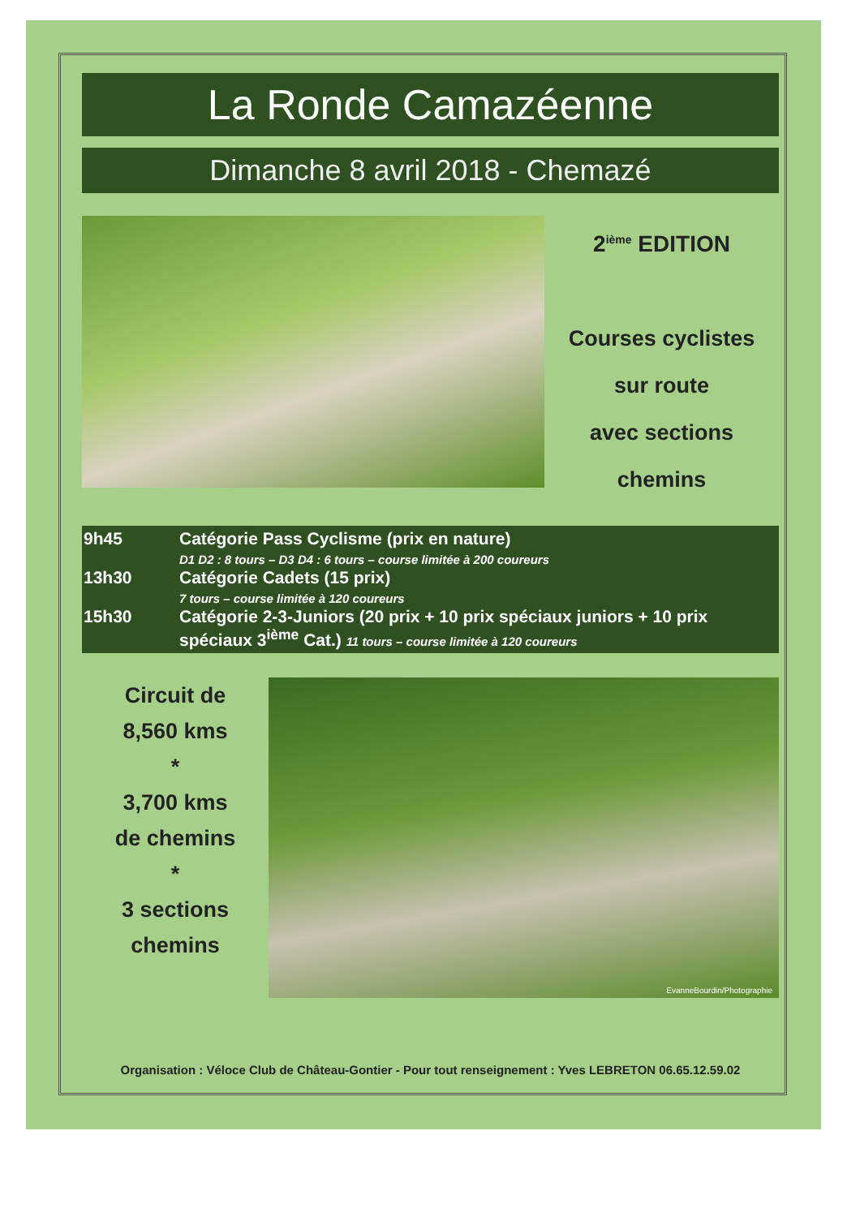La Ronde Camazéenne
Dimanche 8 avril 2018 - Chemazé
2<sup>ième</sup> EDITION
Courses cyclistes
sur route
avec sections
chemins
9h45 Catégorie Pass Cyclisme (prix en nature)
D1 D2 : 8 tours – D3 D4 : 6 tours – course limitée à 200 coureurs
13h30 Catégorie Cadets (15 prix)
7 tours – course limitée à 120 coureurs
15h30 Catégorie 2-3-Juniors (20 prix + 10 prix spéciaux juniors + 10 prix spéciaux 3<sup>ième</sup> Cat.) 11 tours – course limitée à 120 coureurs
Circuit de
8,560 kms
*
3,700 kms
de chemins
*
3 sections
chemins
EvanneBourdin/Photographie
Organisation : Véloce Club de Château-Gontier - Pour tout renseignement : Yves LEBRETON 06.65.12.59.02